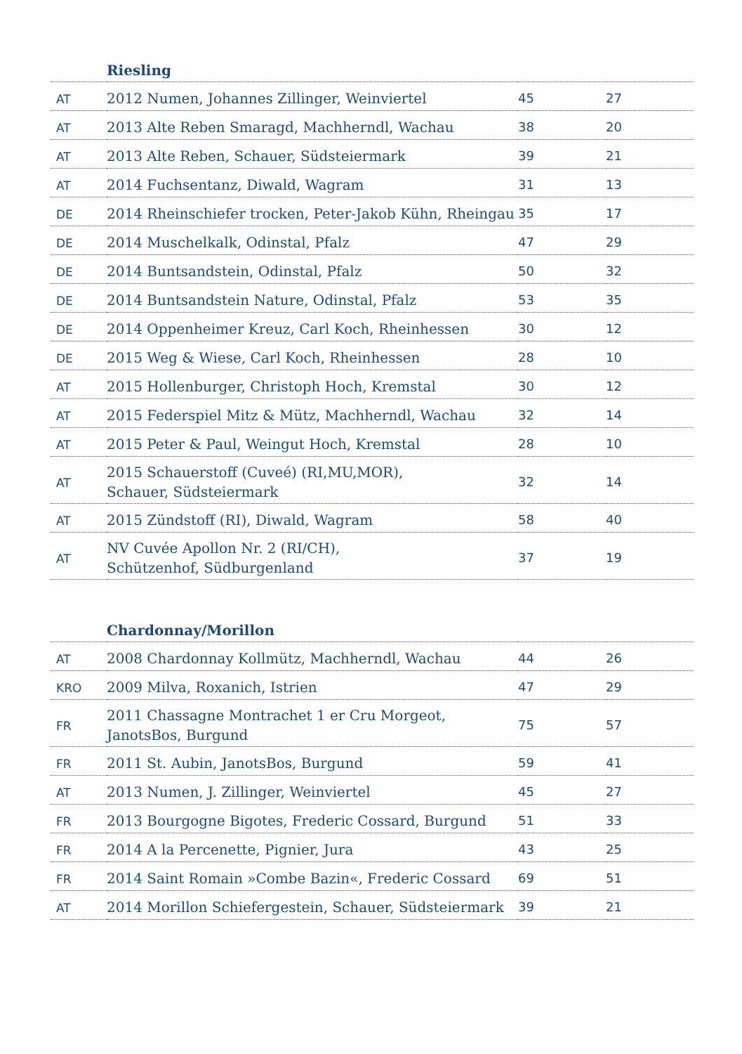| | Riesling | | |
| --- | --- | --- | --- |
| AT | 2012 Numen, Johannes Zillinger, Weinviertel | 45 | 27 |
| AT | 2013 Alte Reben Smaragd, Machherndl, Wachau | 38 | 20 |
| AT | 2013 Alte Reben, Schauer, Südsteiermark | 39 | 21 |
| AT | 2014 Fuchsentanz, Diwald, Wagram | 31 | 13 |
| DE | 2014 Rheinschiefer trocken, Peter-Jakob Kühn, Rheingau | 35 | 17 |
| DE | 2014 Muschelkalk, Odinstal, Pfalz | 47 | 29 |
| DE | 2014 Buntsandstein, Odinstal, Pfalz | 50 | 32 |
| DE | 2014 Buntsandstein Nature, Odinstal, Pfalz | 53 | 35 |
| DE | 2014 Oppenheimer Kreuz, Carl Koch, Rheinhessen | 30 | 12 |
| DE | 2015 Weg & Wiese, Carl Koch, Rheinhessen | 28 | 10 |
| AT | 2015 Hollenburger, Christoph Hoch, Kremstal | 30 | 12 |
| AT | 2015 Federspiel Mitz & Mütz, Machherndl, Wachau | 32 | 14 |
| AT | 2015 Peter & Paul, Weingut Hoch, Kremstal | 28 | 10 |
| AT | 2015 Schauerstoff (Cuveé) (RI,MU,MOR), Schauer, Südsteiermark | 32 | 14 |
| AT | 2015 Zündstoff (RI), Diwald, Wagram | 58 | 40 |
| AT | NV Cuvée Apollon Nr. 2 (RI/CH), Schützenhof, Südburgenland | 37 | 19 |
| | Chardonnay/Morillon | | |
| --- | --- | --- | --- |
| AT | 2008 Chardonnay Kollmütz, Machherndl, Wachau | 44 | 26 |
| KRO | 2009 Milva, Roxanich, Istrien | 47 | 29 |
| FR | 2011 Chassagne Montrachet 1 er Cru Morgeot, JanotsBos, Burgund | 75 | 57 |
| FR | 2011 St. Aubin, JanotsBos, Burgund | 59 | 41 |
| AT | 2013 Numen, J. Zillinger, Weinviertel | 45 | 27 |
| FR | 2013 Bourgogne Bigotes, Frederic Cossard, Burgund | 51 | 33 |
| FR | 2014 A la Percenette, Pignier, Jura | 43 | 25 |
| FR | 2014 Saint Romain »Combe Bazin«, Frederic Cossard | 69 | 51 |
| AT | 2014 Morillon Schiefergestein, Schauer, Südsteiermark | 39 | 21 |